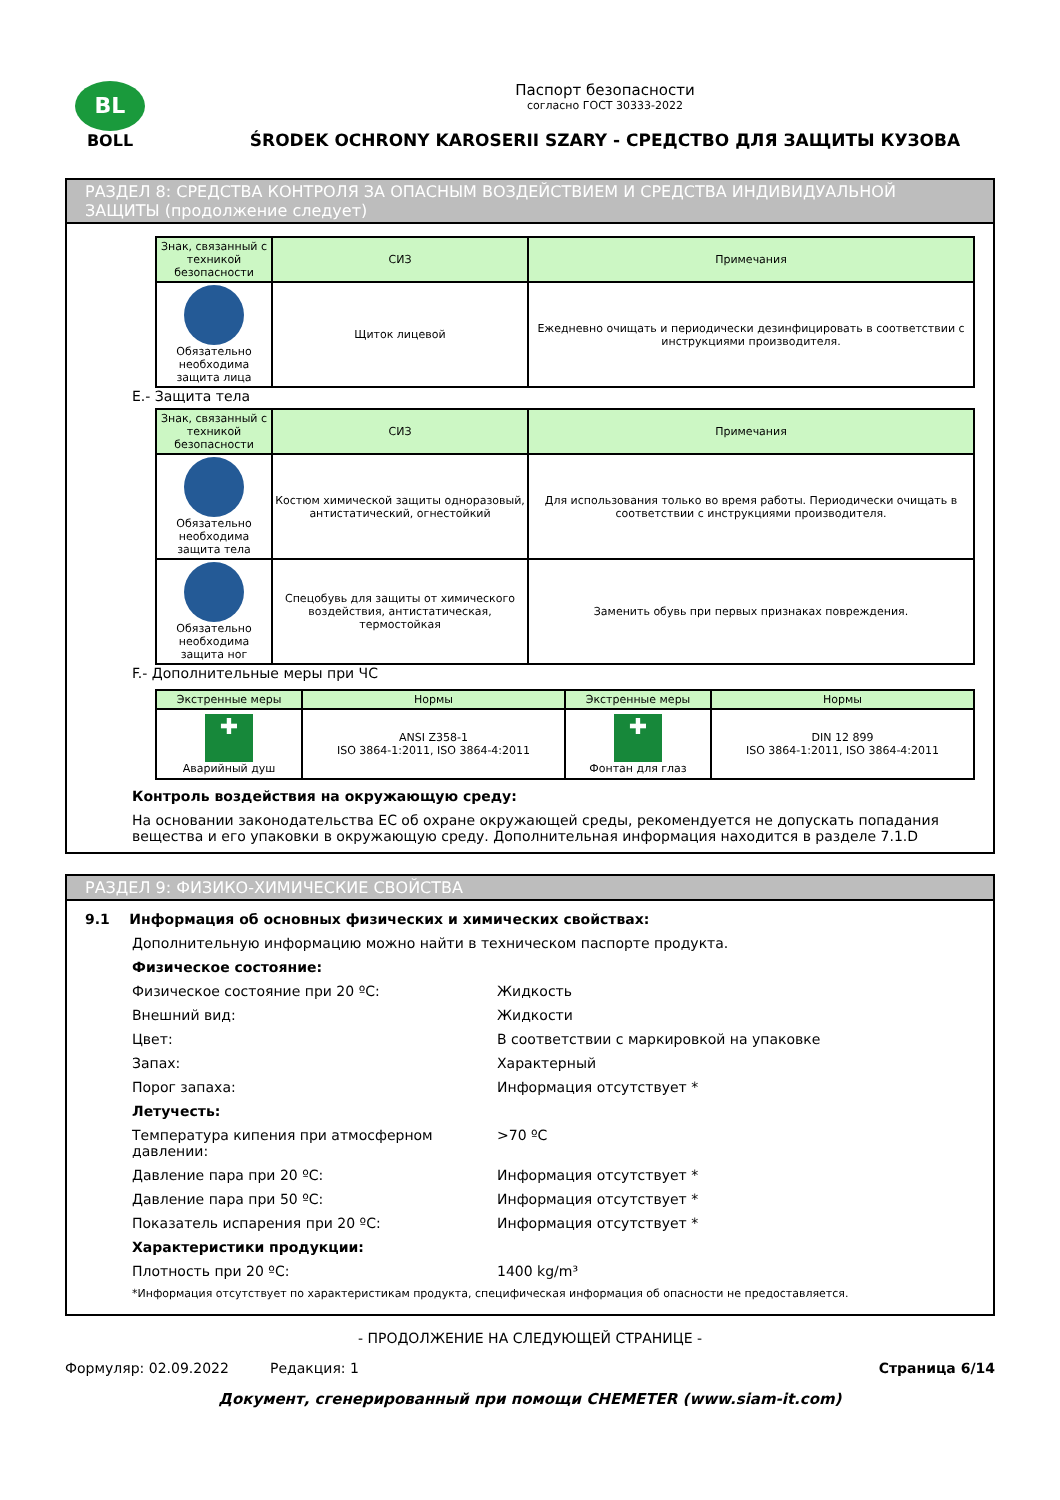BL
BOLL
Паспорт безопасности
согласно ГОСТ 30333-2022
ŚRODEK OCHRONY KAROSERII SZARY - СРЕДСТВО ДЛЯ ЗАЩИТЫ КУЗОВА
РАЗДЕЛ 8: СРЕДСТВА КОНТРОЛЯ ЗА ОПАСНЫМ ВОЗДЕЙСТВИЕМ И СРЕДСТВА ИНДИВИДУАЛЬНОЙ ЗАЩИТЫ (продолжение следует)
| Знак, связанный с техникой безопасности | СИЗ | Примечания |
| --- | --- | --- |
| Обязательно необходима защита лица | Щиток лицевой | Ежедневно очищать и периодически дезинфицировать в соответствии с инструкциями производителя. |
E.- Защита тела
| Знак, связанный с техникой безопасности | СИЗ | Примечания |
| --- | --- | --- |
| Обязательно необходима защита тела | Костюм химической защиты одноразовый, антистатический, огнестойкий | Для использования только во время работы. Периодически очищать в соответствии с инструкциями производителя. |
| Обязательно необходима защита ног | Спецобувь для защиты от химического воздействия, антистатическая, термостойкая | Заменить обувь при первых признаках повреждения. |
F.- Дополнительные меры при ЧС
| Экстренные меры | Нормы | Экстренные меры | Нормы |
| --- | --- | --- | --- |
| ✚ Аварийный душ | ANSI Z358-1 ISO 3864-1:2011, ISO 3864-4:2011 | ✚ Фонтан для глаз | DIN 12 899 ISO 3864-1:2011, ISO 3864-4:2011 |
Контроль воздействия на окружающую среду:
На основании законодательства ЕС об охране окружающей среды, рекомендуется не допускать попадания вещества и его упаковки в окружающую среду. Дополнительная информация находится в разделе 7.1.D
РАЗДЕЛ 9: ФИЗИКО-ХИМИЧЕСКИЕ СВОЙСТВА
9.1 Информация об основных физических и химических свойствах:
Дополнительную информацию можно найти в техническом паспорте продукта.
Физическое состояние:
Физическое состояние при 20 ºC: Жидкость
Внешний вид: Жидкости
Цвет: В соответствии с маркировкой на упаковке
Запах: Характерный
Порог запаха: Информация отсутствует *
Летучесть:
Температура кипения при атмосферном давлении:
>70 ºC
Давление пара при 20 ºC: Информация отсутствует *
Давление пара при 50 ºC: Информация отсутствует *
Показатель испарения при 20 ºC: Информация отсутствует *
Характеристики продукции:
Плотность при 20 ºC: 1400 kg/m³
*Информация отсутствует по характеристикам продукта, специфическая информация об опасности не предоставляется.
- ПРОДОЛЖЕНИЕ НА СЛЕДУЮЩЕЙ СТРАНИЦЕ -
Формуляр: 02.09.2022 Редакция: 1 Страница 6/14
Документ, сгенерированный при помощи CHEMETER (www.siam-it.com)